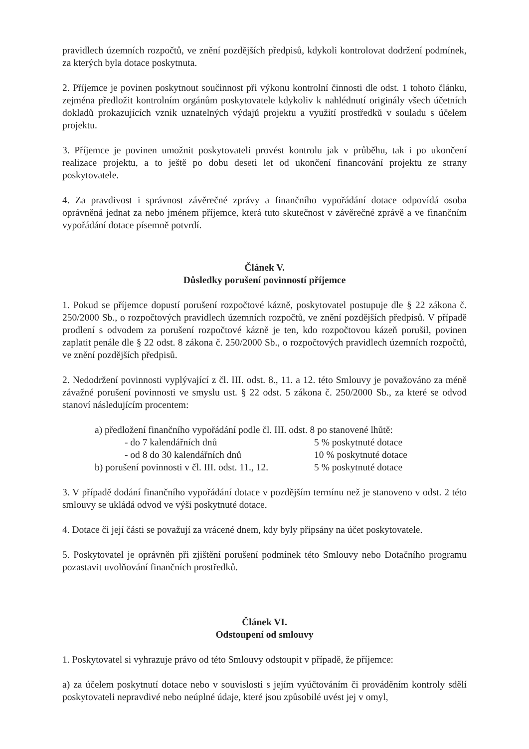pravidlech územních rozpočtů, ve znění pozdějších předpisů, kdykoli kontrolovat dodržení podmínek, za kterých byla dotace poskytnuta.
2. Příjemce je povinen poskytnout součinnost při výkonu kontrolní činnosti dle odst. 1 tohoto článku, zejména předložit kontrolním orgánům poskytovatele kdykoliv k nahlédnutí originály všech účetních dokladů prokazujících vznik uznatelných výdajů projektu a využití prostředků v souladu s účelem projektu.
3. Příjemce je povinen umožnit poskytovateli provést kontrolu jak v průběhu, tak i po ukončení realizace projektu, a to ještě po dobu deseti let od ukončení financování projektu ze strany poskytovatele.
4. Za pravdivost i správnost závěrečné zprávy a finančního vypořádání dotace odpovídá osoba oprávněná jednat za nebo jménem příjemce, která tuto skutečnost v závěrečné zprávě a ve finančním vypořádání dotace písemně potvrdí.
Článek V.
Důsledky porušení povinností příjemce
1. Pokud se příjemce dopustí porušení rozpočtové kázně, poskytovatel postupuje dle § 22 zákona č. 250/2000 Sb., o rozpočtových pravidlech územních rozpočtů, ve znění pozdějších předpisů. V případě prodlení s odvodem za porušení rozpočtové kázně je ten, kdo rozpočtovou kázeň porušil, povinen zaplatit penále dle § 22 odst. 8 zákona č. 250/2000 Sb., o rozpočtových pravidlech územních rozpočtů, ve znění pozdějších předpisů.
2. Nedodržení povinnosti vyplývající z čl. III. odst. 8., 11. a 12. této Smlouvy je považováno za méně závažné porušení povinnosti ve smyslu ust. § 22 odst. 5 zákona č. 250/2000 Sb., za které se odvod stanoví následujícím procentem:
a) předložení finančního vypořádání podle čl. III. odst. 8 po stanovené lhůtě:
- do 7 kalendářních dnů 5 % poskytnuté dotace
- od 8 do 30 kalendářních dnů 10 % poskytnuté dotace
b) porušení povinnosti v čl. III. odst. 11., 12. 5 % poskytnuté dotace
3. V případě dodání finančního vypořádání dotace v pozdějším termínu než je stanoveno v odst. 2 této smlouvy se ukládá odvod ve výši poskytnuté dotace.
4. Dotace či její části se považují za vrácené dnem, kdy byly připsány na účet poskytovatele.
5. Poskytovatel je oprávněn při zjištění porušení podmínek této Smlouvy nebo Dotačního programu pozastavit uvolňování finančních prostředků.
Článek VI.
Odstoupení od smlouvy
1. Poskytovatel si vyhrazuje právo od této Smlouvy odstoupit v případě, že příjemce:
a) za účelem poskytnutí dotace nebo v souvislosti s jejím vyúčtováním či prováděním kontroly sdělí poskytovateli nepravdivé nebo neúplné údaje, které jsou způsobilé uvést jej v omyl,